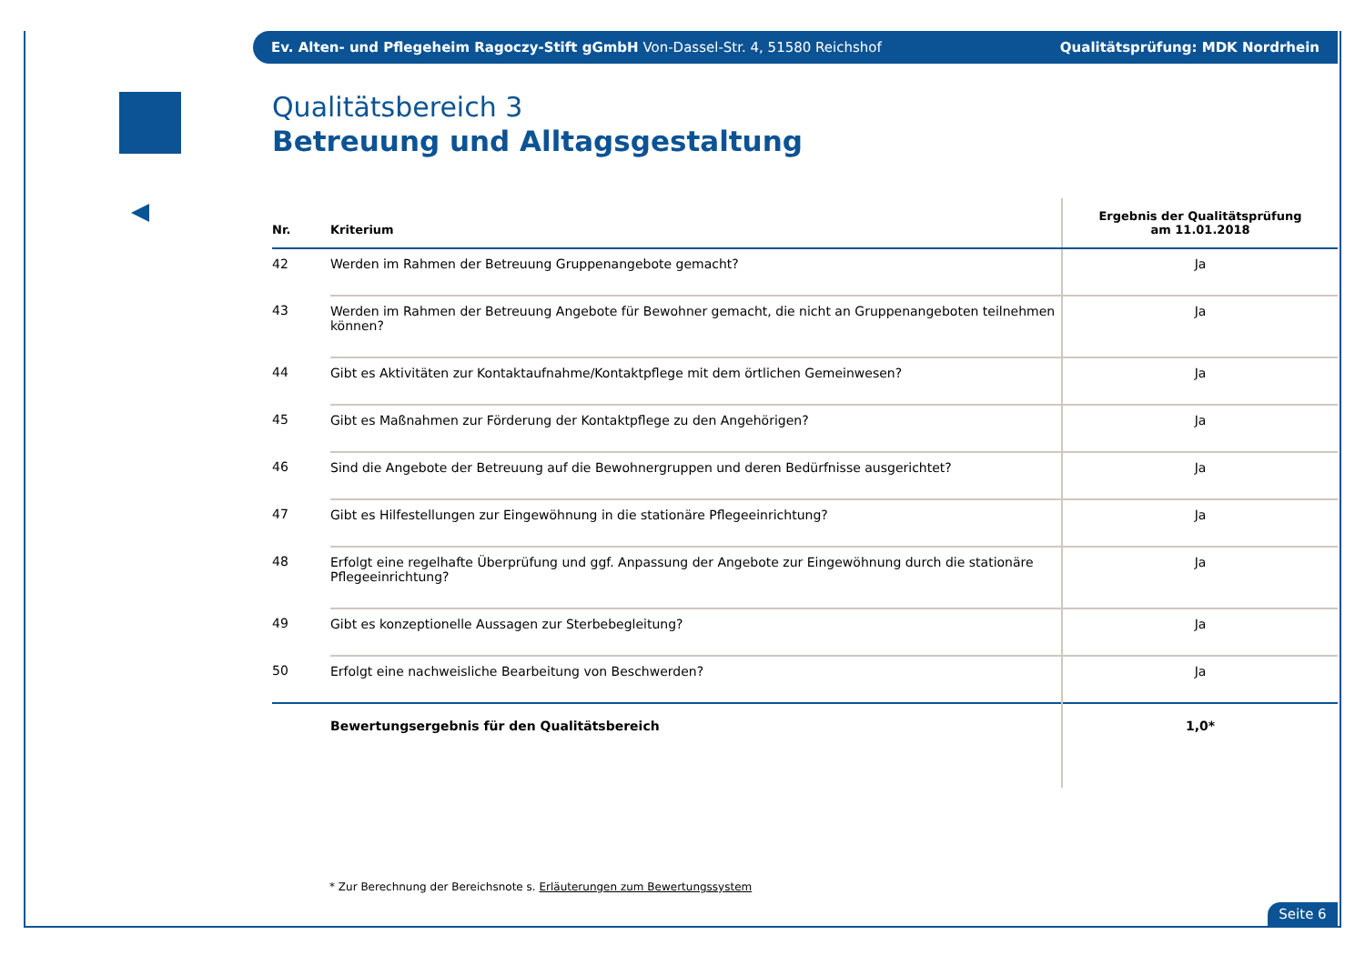Ev. Alten- und Pflegeheim Ragoczy-Stift gGmbH Von-Dassel-Str. 4, 51580 Reichshof Qualitätsprüfung: MDK Nordrhein
Qualitätsbereich 3
Betreuung und Alltagsgestaltung
| Nr. | Kriterium | Ergebnis der Qualitätsprüfung am 11.01.2018 |
| --- | --- | --- |
| 42 | Werden im Rahmen der Betreuung Gruppenangebote gemacht? | Ja |
| 43 | Werden im Rahmen der Betreuung Angebote für Bewohner gemacht, die nicht an Gruppenangeboten teilnehmen können? | Ja |
| 44 | Gibt es Aktivitäten zur Kontaktaufnahme/Kontaktpflege mit dem örtlichen Gemeinwesen? | Ja |
| 45 | Gibt es Maßnahmen zur Förderung der Kontaktpflege zu den Angehörigen? | Ja |
| 46 | Sind die Angebote der Betreuung auf die Bewohnergruppen und deren Bedürfnisse ausgerichtet? | Ja |
| 47 | Gibt es Hilfestellungen zur Eingewöhnung in die stationäre Pflegeeinrichtung? | Ja |
| 48 | Erfolgt eine regelhafte Überprüfung und ggf. Anpassung der Angebote zur Eingewöhnung durch die stationäre Pflegeeinrichtung? | Ja |
| 49 | Gibt es konzeptionelle Aussagen zur Sterbebegleitung? | Ja |
| 50 | Erfolgt eine nachweisliche Bearbeitung von Beschwerden? | Ja |
| | Bewertungsergebnis für den Qualitätsbereich | 1,0* |
* Zur Berechnung der Bereichsnote s. Erläuterungen zum Bewertungssystem
Seite 6